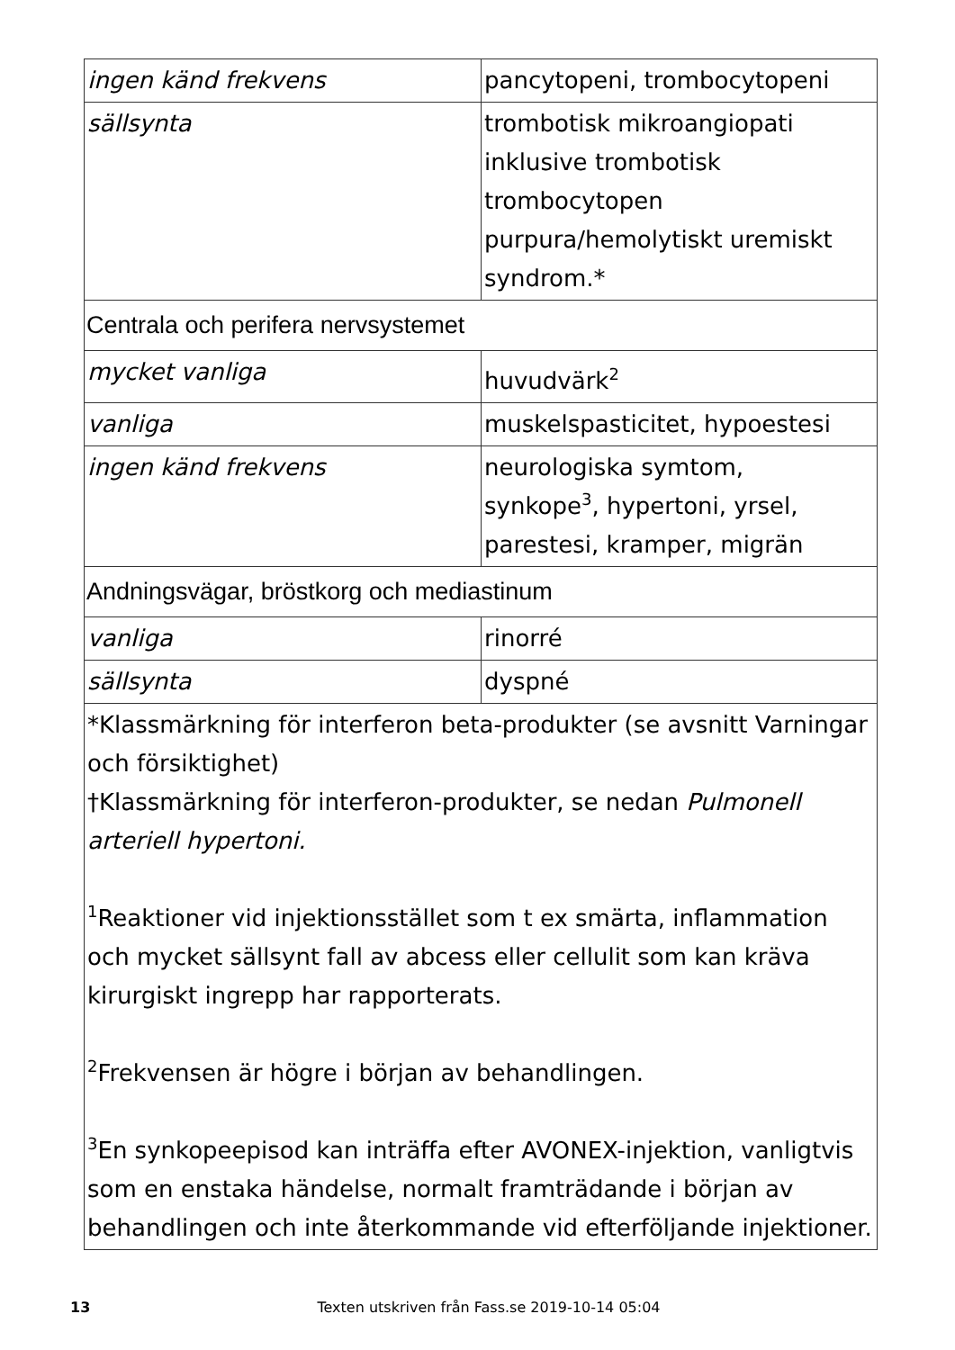| ingen känd frekvens | pancytopeni, trombocytopeni |
| sällsynta | trombotisk mikroangiopati inklusive trombotisk trombocytopen purpura/hemolytiskt uremiskt syndrom.* |
| Centrala och perifera nervsystemet | |
| mycket vanliga | huvudvärk<sup>2</sup> |
| vanliga | muskelspasticitet, hypoestesi |
| ingen känd frekvens | neurologiska symtom, synkope<sup>3</sup>, hypertoni, yrsel, parestesi, kramper, migrän |
| Andningsvägar, bröstkorg och mediastinum | |
| vanliga | rinorré |
| sällsynta | dyspné |
| *Klassmärkning för interferon beta-produkter (se avsnitt Varningar och försiktighet) †Klassmärkning för interferon-produkter, se nedan Pulmonell arteriell hypertoni. <sup>1</sup> Reaktioner vid injektionsstället som t ex smärta, inflammation och mycket sällsynt fall av abcess eller cellulit som kan kräva kirurgiskt ingrepp har rapporterats. <sup>2</sup> Frekvensen är högre i början av behandlingen. <sup>3</sup> En synkopeepisod kan inträffa efter AVONEX-injektion, vanligtvis som en enstaka händelse, normalt framträdande i början av behandlingen och inte återkommande vid efterföljande injektioner. | |
13 Texten utskriven från Fass.se 2019-10-14 05:04